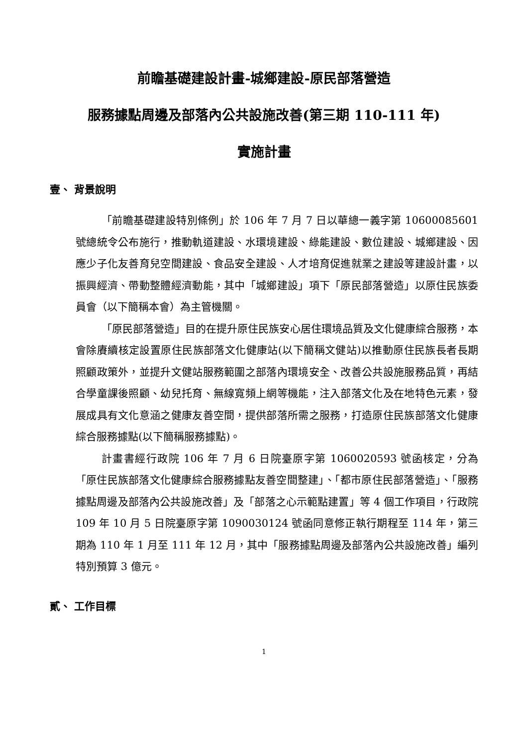前瞻基礎建設計畫-城鄉建設-原民部落營造
服務據點周邊及部落內公共設施改善(第三期 110-111 年)
實施計畫
壹、 背景說明
「前瞻基礎建設特別條例」於 106 年 7 月 7 日以華總一義字第 10600085601 號總統令公布施行，推動軌道建設、水環境建設、綠能建設、數位建設、城鄉建設、因應少子化友善育兒空間建設、食品安全建設、人才培育促進就業之建設等建設計畫，以振興經濟、帶動整體經濟動能，其中「城鄉建設」項下「原民部落營造」以原住民族委員會（以下簡稱本會）為主管機關。
「原民部落營造」目的在提升原住民族安心居住環境品質及文化健康綜合服務，本會除賡續核定設置原住民族部落文化健康站(以下簡稱文健站)以推動原住民族長者長期照顧政策外，並提升文健站服務範圍之部落內環境安全、改善公共設施服務品質，再結合學童課後照顧、幼兒托育、無線寬頻上網等機能，注入部落文化及在地特色元素，發展成具有文化意涵之健康友善空間，提供部落所需之服務，打造原住民族部落文化健康綜合服務據點(以下簡稱服務據點)。
計畫書經行政院 106 年 7 月 6 日院臺原字第 1060020593 號函核定，分為「原住民族部落文化健康綜合服務據點友善空間整建」、「都市原住民部落營造」、「服務據點周邊及部落內公共設施改善」及「部落之心示範點建置」等 4 個工作項目，行政院 109 年 10 月 5 日院臺原字第 1090030124 號函同意修正執行期程至 114 年，第三期為 110 年 1 月至 111 年 12 月，其中「服務據點周邊及部落內公共設施改善」編列特別預算 3 億元。
貳、 工作目標
1